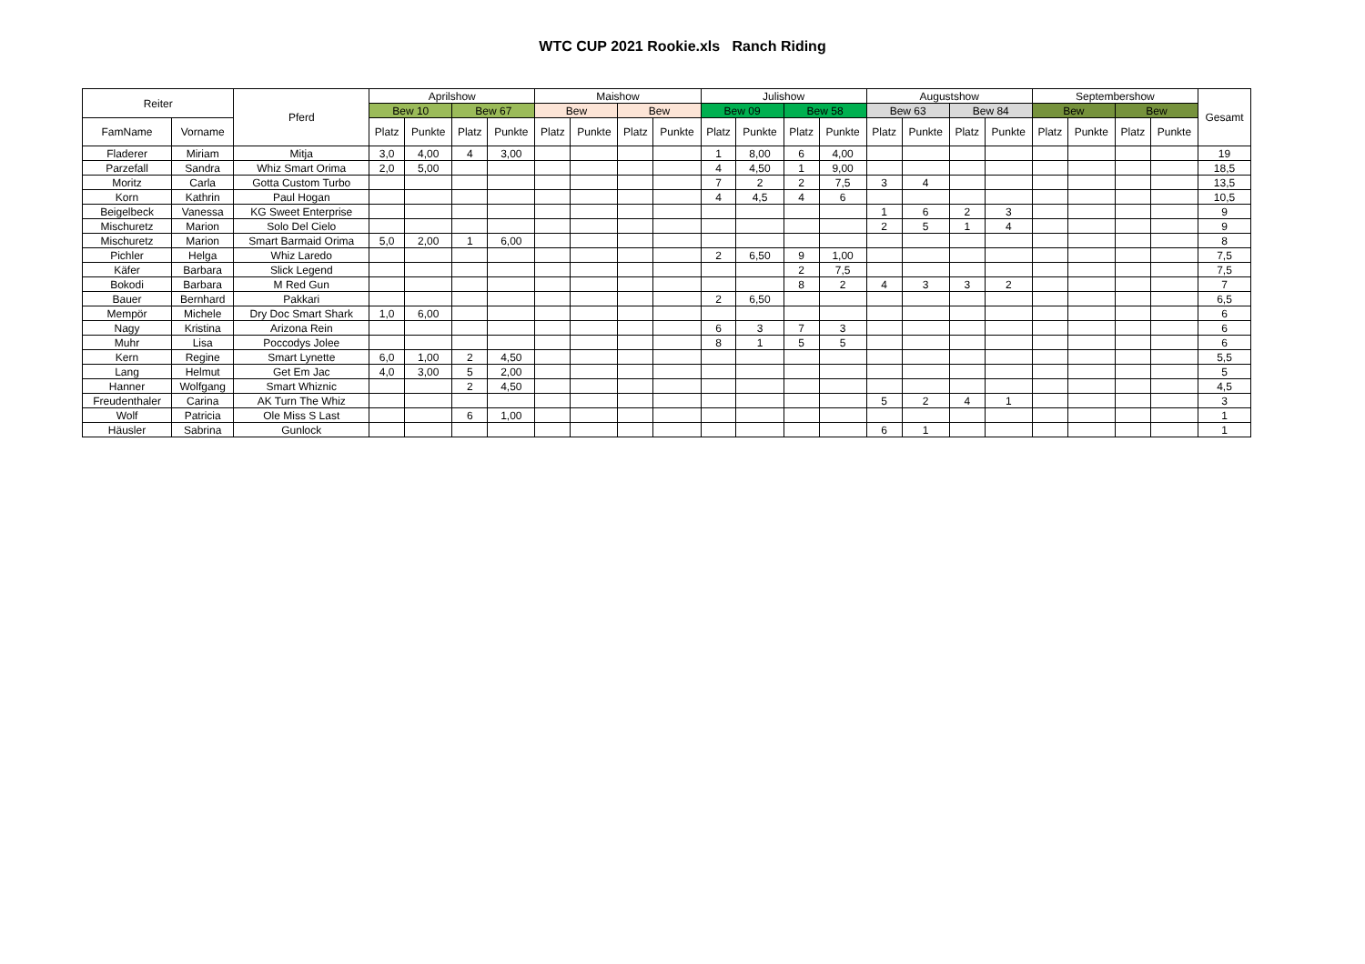WTC CUP 2021 Rookie.xls Ranch Riding
| Reiter | | Pferd | Aprilshow | | | | Maishow | | | | Julishow | | | | Augustshow | | | | Septembershow | | | | Gesamt |
| --- | --- | --- | --- | --- | --- | --- | --- | --- | --- | --- | --- | --- | --- | --- | --- | --- | --- | --- | --- | --- | --- | --- | --- |
| | | | Bew 10 | | Bew 67 | | Bew | | Bew | | Bew 09 | | Bew 58 | | Bew 63 | | Bew 84 | | Bew | | Bew | | |
| FamName | Vorname | | Platz | Punkte | Platz | Punkte | Platz | Punkte | Platz | Punkte | Platz | Punkte | Platz | Punkte | Platz | Punkte | Platz | Punkte | Platz | Punkte | Platz | Punkte | |
| Fladerer | Miriam | Mitja | 3,0 | 4,00 | 4 | 3,00 | | | | | 1 | 8,00 | 6 | 4,00 | | | | | | | | | 19 |
| Parzefall | Sandra | Whiz Smart Orima | 2,0 | 5,00 | | | | | | | 4 | 4,50 | 1 | 9,00 | | | | | | | | | 18,5 |
| Moritz | Carla | Gotta Custom Turbo | | | | | | | | | 7 | 2 | 2 | 7,5 | 3 | 4 | | | | | | | 13,5 |
| Korn | Kathrin | Paul Hogan | | | | | | | | | 4 | 4,5 | 4 | 6 | | | | | | | | | 10,5 |
| Beigelbeck | Vanessa | KG Sweet Enterprise | | | | | | | | | | | | | 1 | 6 | 2 | 3 | | | | | 9 |
| Mischuretz | Marion | Solo Del Cielo | | | | | | | | | | | | | 2 | 5 | 1 | 4 | | | | | 9 |
| Mischuretz | Marion | Smart Barmaid Orima | 5,0 | 2,00 | 1 | 6,00 | | | | | | | | | | | | | | | | | 8 |
| Pichler | Helga | Whiz Laredo | | | | | | | | | 2 | 6,50 | 9 | 1,00 | | | | | | | | | 7,5 |
| Käfer | Barbara | Slick Legend | | | | | | | | | | | 2 | 7,5 | | | | | | | | | 7,5 |
| Bokodi | Barbara | M Red Gun | | | | | | | | | | | 8 | 2 | 4 | 3 | 3 | 2 | | | | | 7 |
| Bauer | Bernhard | Pakkari | | | | | | | | | 2 | 6,50 | | | | | | | | | | | 6,5 |
| Mempör | Michele | Dry Doc Smart Shark | 1,0 | 6,00 | | | | | | | | | | | | | | | | | | | 6 |
| Nagy | Kristina | Arizona Rein | | | | | | | | | 6 | 3 | 7 | 3 | | | | | | | | | 6 |
| Muhr | Lisa | Poccodys Jolee | | | | | | | | | 8 | 1 | 5 | 5 | | | | | | | | | 6 |
| Kern | Regine | Smart Lynette | 6,0 | 1,00 | 2 | 4,50 | | | | | | | | | | | | | | | | | 5,5 |
| Lang | Helmut | Get Em Jac | 4,0 | 3,00 | 5 | 2,00 | | | | | | | | | | | | | | | | | 5 |
| Hanner | Wolfgang | Smart Whiznic | | | 2 | 4,50 | | | | | | | | | | | | | | | | | 4,5 |
| Freudenthaler | Carina | AK Turn The Whiz | | | | | | | | | | | | | 5 | 2 | 4 | 1 | | | | | 3 |
| Wolf | Patricia | Ole Miss S Last | | | 6 | 1,00 | | | | | | | | | | | | | | | | | 1 |
| Häusler | Sabrina | Gunlock | | | | | | | | | | | | | 6 | 1 | | | | | | | 1 |